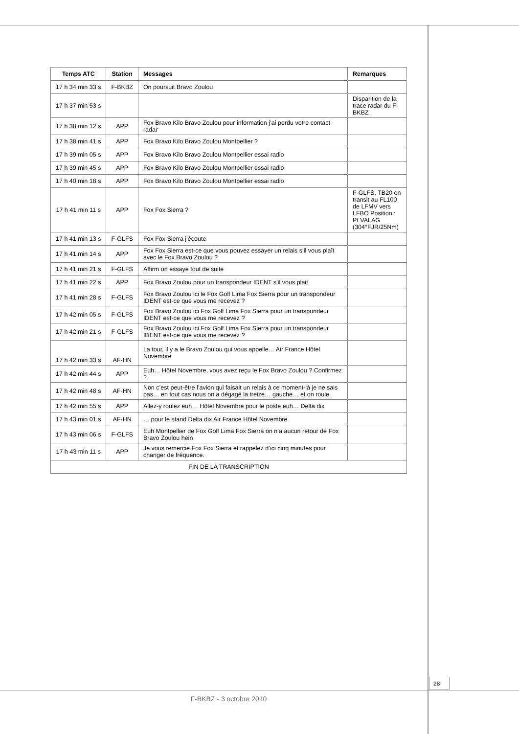| Temps ATC | Station | Messages | Remarques |
| --- | --- | --- | --- |
| 17 h 34 min 33 s | F-BKBZ | On poursuit Bravo Zoulou | |
| 17 h 37 min 53 s | | | Disparition de la trace radar du F-BKBZ |
| 17 h 38 min 12 s | APP | Fox Bravo Kilo Bravo Zoulou pour information j’ai perdu votre contact radar | |
| 17 h 38 min 41 s | APP | Fox Bravo Kilo Bravo Zoulou Montpellier ? | |
| 17 h 39 min 05 s | APP | Fox Bravo Kilo Bravo Zoulou Montpellier essai radio | |
| 17 h 39 min 45 s | APP | Fox Bravo Kilo Bravo Zoulou Montpellier essai radio | |
| 17 h 40 min 18 s | APP | Fox Bravo Kilo Bravo Zoulou Montpellier essai radio | |
| 17 h 41 min 11 s | APP | Fox Fox Sierra ? | F-GLFS, TB20 en transit au FL100 de LFMV vers LFBO Position : Pt VALAG (304°FJR/25Nm) |
| 17 h 41 min 13 s | F-GLFS | Fox Fox Sierra j’écoute | |
| 17 h 41 min 14 s | APP | Fox Fox Sierra est-ce que vous pouvez essayer un relais s’il vous plaît avec le Fox Bravo Zoulou ? | |
| 17 h 41 min 21 s | F-GLFS | Affirm on essaye tout de suite | |
| 17 h 41 min 22 s | APP | Fox Bravo Zoulou pour un transpondeur IDENT s’il vous plait | |
| 17 h 41 min 28 s | F-GLFS | Fox Bravo Zoulou ici le Fox Golf Lima Fox Sierra pour un transpondeur IDENT est-ce que vous me recevez ? | |
| 17 h 42 min 05 s | F-GLFS | Fox Bravo Zoulou ici Fox Golf Lima Fox Sierra pour un transpondeur IDENT est-ce que vous me recevez ? | |
| 17 h 42 min 21 s | F-GLFS | Fox Bravo Zoulou ici Fox Golf Lima Fox Sierra pour un transpondeur IDENT est-ce que vous me recevez ? | |
| 17 h 42 min 33 s | AF-HN | La tour, il y a le Bravo Zoulou qui vous appelle… Air France Hôtel Novembre | |
| 17 h 42 min 44 s | APP | Euh… Hôtel Novembre, vous avez reçu le Fox Bravo Zoulou ? Confirmez ? | |
| 17 h 42 min 48 s | AF-HN | Non c’est peut-être l’avion qui faisait un relais à ce moment-là je ne sais pas… en tout cas nous on a dégagé la treize… gauche… et on roule. | |
| 17 h 42 min 55 s | APP | Allez-y roulez euh… Hôtel Novembre pour le poste euh… Delta dix | |
| 17 h 43 min 01 s | AF-HN | … pour le stand Delta dix Air France Hôtel Novembre | |
| 17 h 43 min 06 s | F-GLFS | Euh Montpellier de Fox Golf Lima Fox Sierra on n’a aucun retour de Fox Bravo Zoulou hein | |
| 17 h 43 min 11 s | APP | Je vous remercie Fox Fox Sierra et rappelez d’ici cinq minutes pour changer de fréquence. | |
| FIN DE LA TRANSCRIPTION | | | |
28
F-BKBZ - 3 octobre 2010